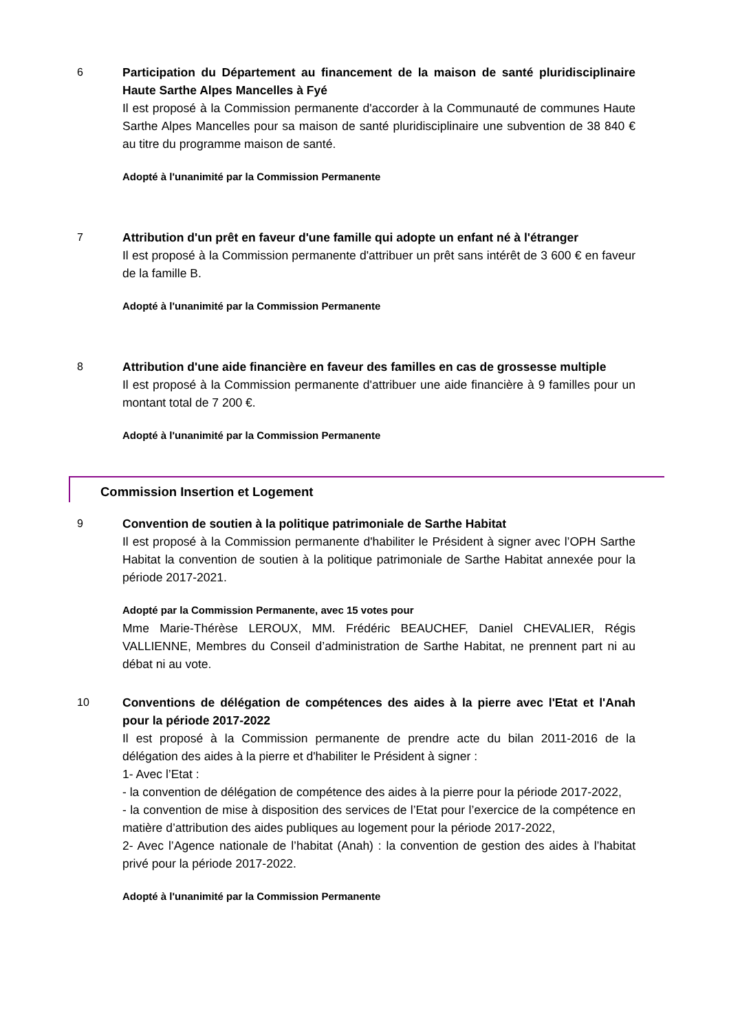6
Participation du Département au financement de la maison de santé pluridisciplinaire Haute Sarthe Alpes Mancelles à Fyé
Il est proposé à la Commission permanente d'accorder à la Communauté de communes Haute Sarthe Alpes Mancelles pour sa maison de santé pluridisciplinaire une subvention de 38 840 € au titre du programme maison de santé.
Adopté à l'unanimité par la Commission Permanente
7
Attribution d'un prêt en faveur d'une famille qui adopte un enfant né à l'étranger
Il est proposé à la Commission permanente d'attribuer un prêt sans intérêt de 3 600 € en faveur de la famille B.
Adopté à l'unanimité par la Commission Permanente
8
Attribution d'une aide financière en faveur des familles en cas de grossesse multiple
Il est proposé à la Commission permanente d'attribuer une aide financière à 9 familles pour un montant total de 7 200 €.
Adopté à l'unanimité par la Commission Permanente
Commission Insertion et Logement
9
Convention de soutien à la politique patrimoniale de Sarthe Habitat
Il est proposé à la Commission permanente d'habiliter le Président à signer avec l’OPH Sarthe Habitat la convention de soutien à la politique patrimoniale de Sarthe Habitat annexée pour la période 2017-2021.
Adopté par la Commission Permanente, avec 15 votes pour
Mme Marie-Thérèse LEROUX, MM. Frédéric BEAUCHEF, Daniel CHEVALIER, Régis VALLIENNE, Membres du Conseil d’administration de Sarthe Habitat, ne prennent part ni au débat ni au vote.
10
Conventions de délégation de compétences des aides à la pierre avec l'Etat et l'Anah pour la période 2017-2022
Il est proposé à la Commission permanente de prendre acte du bilan 2011-2016 de la délégation des aides à la pierre et d'habiliter le Président à signer :
1- Avec l’Etat :
- la convention de délégation de compétence des aides à la pierre pour la période 2017-2022,
- la convention de mise à disposition des services de l’Etat pour l’exercice de la compétence en matière d’attribution des aides publiques au logement pour la période 2017-2022,
2- Avec l’Agence nationale de l’habitat (Anah) : la convention de gestion des aides à l’habitat privé pour la période 2017-2022.
Adopté à l'unanimité par la Commission Permanente